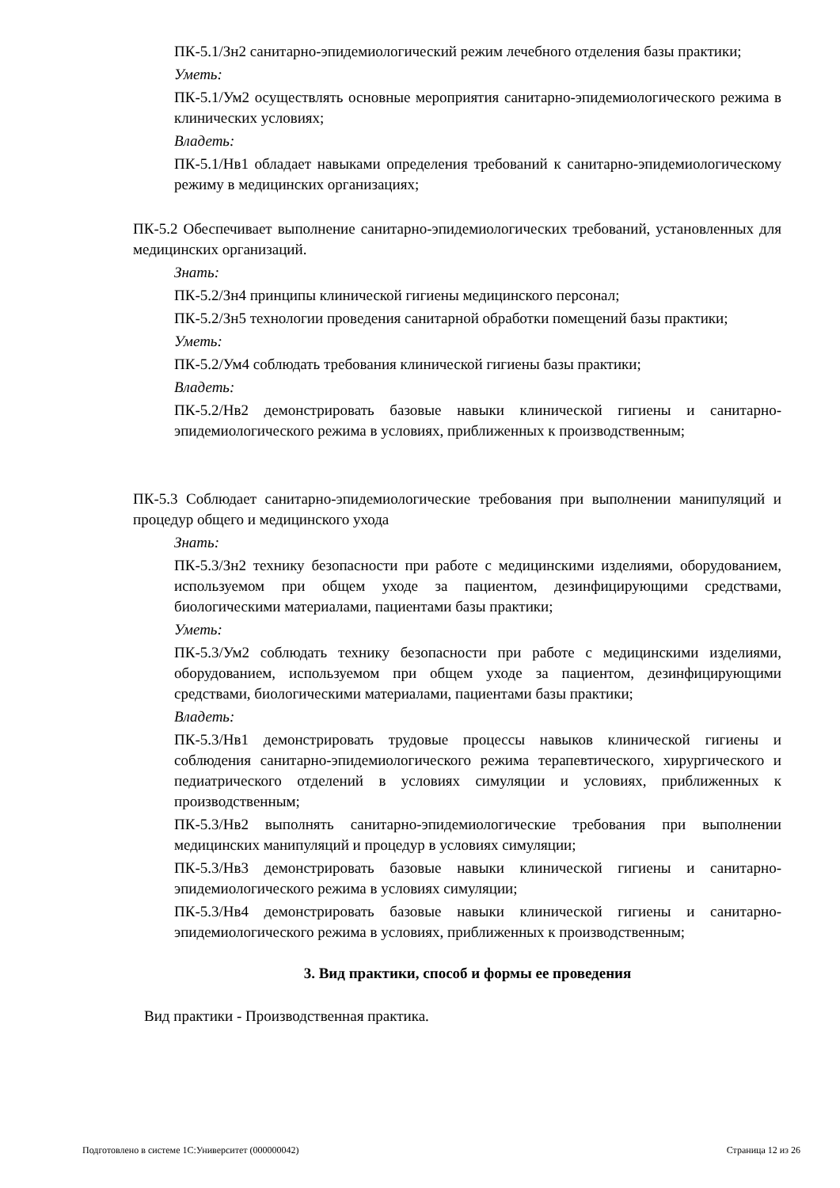ПК-5.1/Зн2 санитарно-эпидемиологический режим лечебного отделения базы практики;
Уметь:
ПК-5.1/Ум2 осуществлять основные мероприятия санитарно-эпидемиологического режима в клинических условиях;
Владеть:
ПК-5.1/Нв1 обладает навыками определения требований к санитарно-эпидемиологическому режиму в медицинских организациях;
ПК-5.2 Обеспечивает выполнение санитарно-эпидемиологических требований, установленных для медицинских организаций.
Знать:
ПК-5.2/Зн4 принципы клинической гигиены медицинского персонал;
ПК-5.2/Зн5 технологии проведения санитарной обработки помещений базы практики;
Уметь:
ПК-5.2/Ум4 соблюдать требования клинической гигиены базы практики;
Владеть:
ПК-5.2/Нв2 демонстрировать базовые навыки клинической гигиены и санитарно-эпидемиологического режима в условиях, приближенных к производственным;
ПК-5.3 Соблюдает санитарно-эпидемиологические требования при выполнении манипуляций и процедур общего и медицинского ухода
Знать:
ПК-5.3/Зн2 технику безопасности при работе с медицинскими изделиями, оборудованием, используемом при общем уходе за пациентом, дезинфицирующими средствами, биологическими материалами, пациентами базы практики;
Уметь:
ПК-5.3/Ум2 соблюдать технику безопасности при работе с медицинскими изделиями, оборудованием, используемом при общем уходе за пациентом, дезинфицирующими средствами, биологическими материалами, пациентами базы практики;
Владеть:
ПК-5.3/Нв1 демонстрировать трудовые процессы навыков клинической гигиены и соблюдения санитарно-эпидемиологического режима терапевтического, хирургического и педиатрического отделений в условиях симуляции и условиях, приближенных к производственным;
ПК-5.3/Нв2 выполнять санитарно-эпидемиологические требования при выполнении медицинских манипуляций и процедур в условиях симуляции;
ПК-5.3/Нв3 демонстрировать базовые навыки клинической гигиены и санитарно-эпидемиологического режима в условиях симуляции;
ПК-5.3/Нв4 демонстрировать базовые навыки клинической гигиены и санитарно-эпидемиологического режима в условиях, приближенных к производственным;
3. Вид практики, способ и формы ее проведения
Вид практики - Производственная практика.
Подготовлено в системе 1С:Университет (000000042) Страница 12 из 26